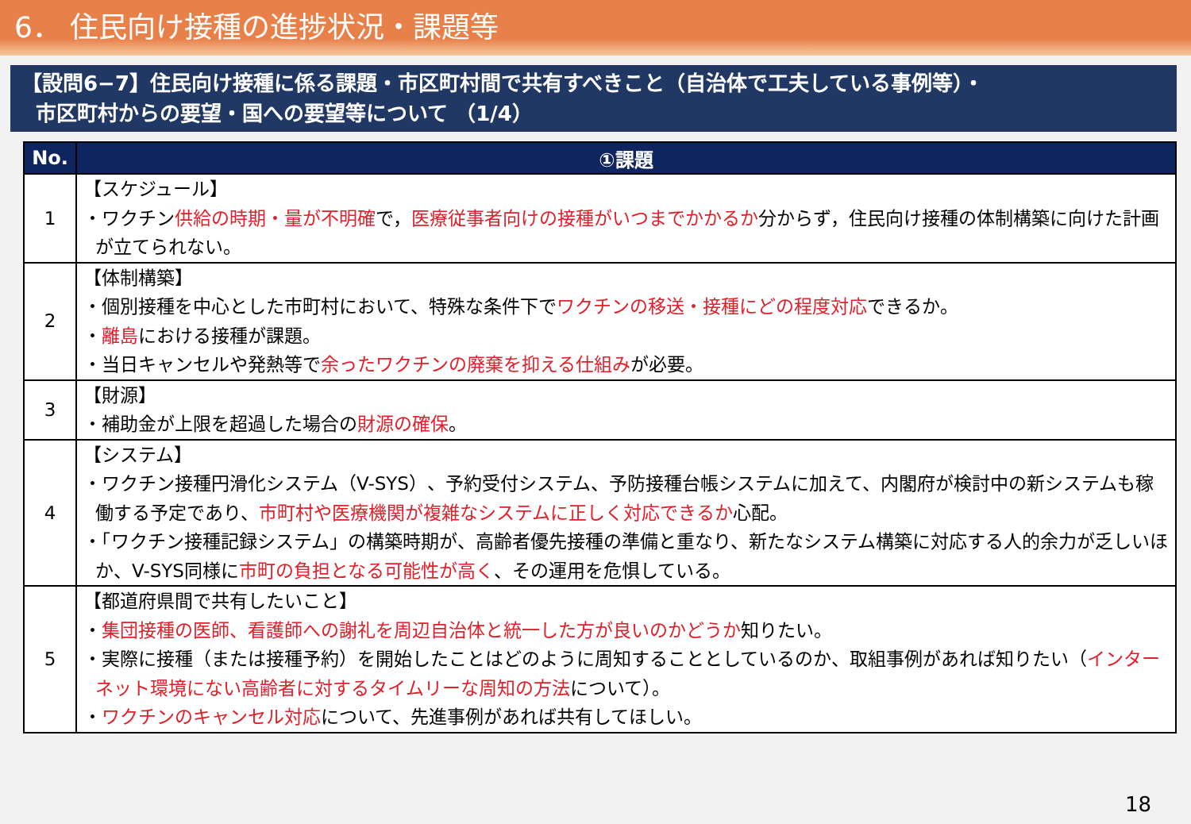6． 住民向け接種の進捗状況・課題等
【設問6−7】住民向け接種に係る課題・市区町村間で共有すべきこと（自治体で工夫している事例等）・
市区町村からの要望・国への要望等について （1/4）
| No. | ①課題 |
| --- | --- |
| 1 | 【スケジュール】 ・ワクチン 供給の時期・量が不明確 で， 医療従事者向けの接種がいつまでかかるか 分からず，住民向け接種の体制構築に向けた計画が立てられない。 |
| 2 | 【体制構築】 ・個別接種を中心とした市町村において、特殊な条件下で ワクチンの移送・接種にどの程度対応 できるか。 ・ 離島 における接種が課題。 ・当日キャンセルや発熱等で 余ったワクチンの廃棄を抑える仕組み が必要。 |
| 3 | 【財源】 ・補助金が上限を超過した場合の 財源の確保 。 |
| 4 | 【システム】 ・ワクチン接種円滑化システム（V-SYS）、予約受付システム、予防接種台帳システムに加えて、内閣府が検討中の新システムも稼働する予定であり、 市町村や医療機関が複雑なシステムに正しく対応できるか 心配。 ・「ワクチン接種記録システム」の構築時期が、高齢者優先接種の準備と重なり、新たなシステム構築に対応する人的余力が乏しいほか、V-SYS同様に 市町の負担となる可能性が高く 、その運用を危惧している。 |
| 5 | 【都道府県間で共有したいこと】 ・ 集団接種の医師、看護師への謝礼を周辺自治体と統一した方が良いのかどうか 知りたい。 ・実際に接種（または接種予約）を開始したことはどのように周知することとしているのか、取組事例があれば知りたい（ インターネット環境にない高齢者に対するタイムリーな周知の方法 について）。 ・ ワクチンのキャンセル対応 について、先進事例があれば共有してほしい。 |
18